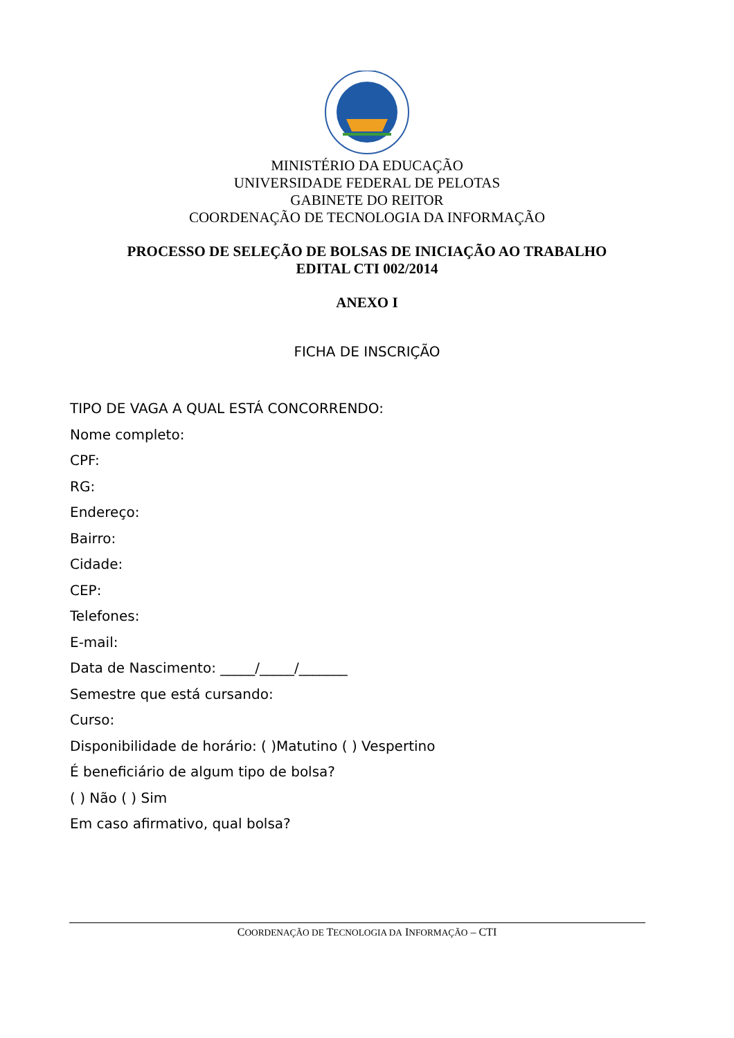MINISTÉRIO DA EDUCAÇÃO
UNIVERSIDADE FEDERAL DE PELOTAS
GABINETE DO REITOR
COORDENAÇÃO DE TECNOLOGIA DA INFORMAÇÃO
PROCESSO DE SELEÇÃO DE BOLSAS DE INICIAÇÃO AO TRABALHO
EDITAL CTI 002/2014
ANEXO I
FICHA DE INSCRIÇÃO
TIPO DE VAGA A QUAL ESTÁ CONCORRENDO:
Nome completo:
CPF:
RG:
Endereço:
Bairro:
Cidade:
CEP:
Telefones:
E-mail:
Data de Nascimento: _____/_____/_______
Semestre que está cursando:
Curso:
Disponibilidade de horário: ( )Matutino ( ) Vespertino
É beneficiário de algum tipo de bolsa?
( ) Não ( ) Sim
Em caso afirmativo, qual bolsa?
COORDENAÇÃO DE TECNOLOGIA DA INFORMAÇÃO – CTI